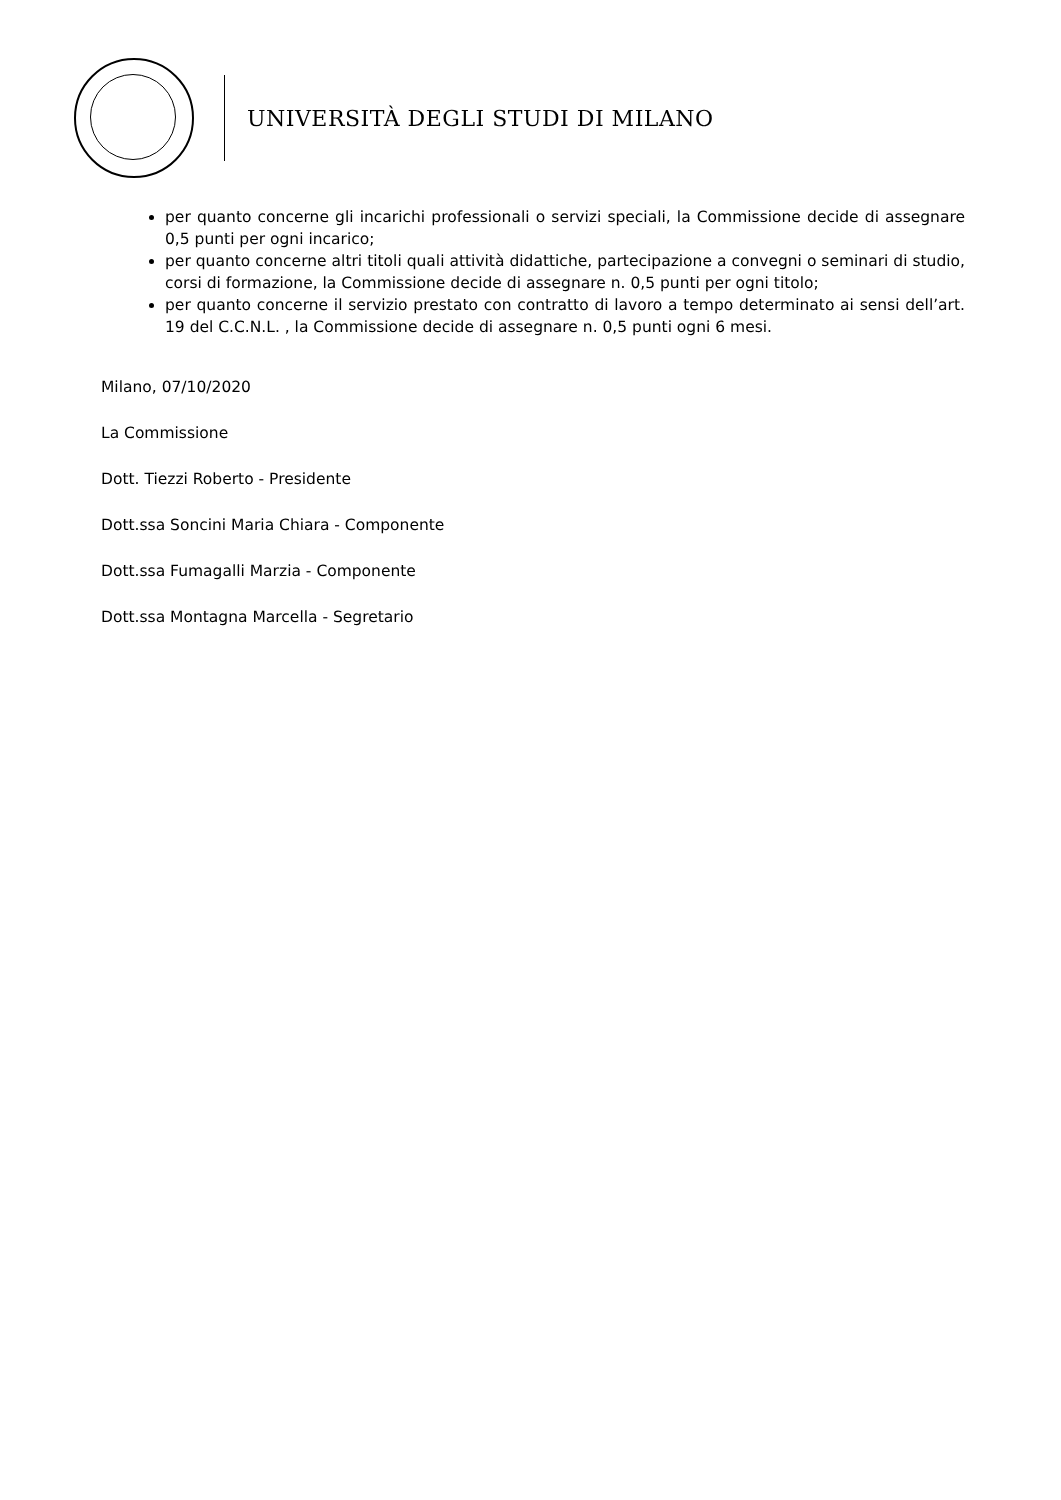UNIVERSITÀ DEGLI STUDI DI MILANO
per quanto concerne gli incarichi professionali o servizi speciali, la Commissione decide di assegnare 0,5 punti per ogni incarico;
per quanto concerne altri titoli quali attività didattiche, partecipazione a convegni o seminari di studio, corsi di formazione, la Commissione decide di assegnare n. 0,5 punti per ogni titolo;
per quanto concerne il servizio prestato con contratto di lavoro a tempo determinato ai sensi dell’art. 19 del C.C.N.L. , la Commissione decide di assegnare n. 0,5 punti ogni 6 mesi.
Milano, 07/10/2020
La Commissione
Dott. Tiezzi Roberto - Presidente
Dott.ssa Soncini Maria Chiara - Componente
Dott.ssa Fumagalli Marzia - Componente
Dott.ssa Montagna Marcella - Segretario